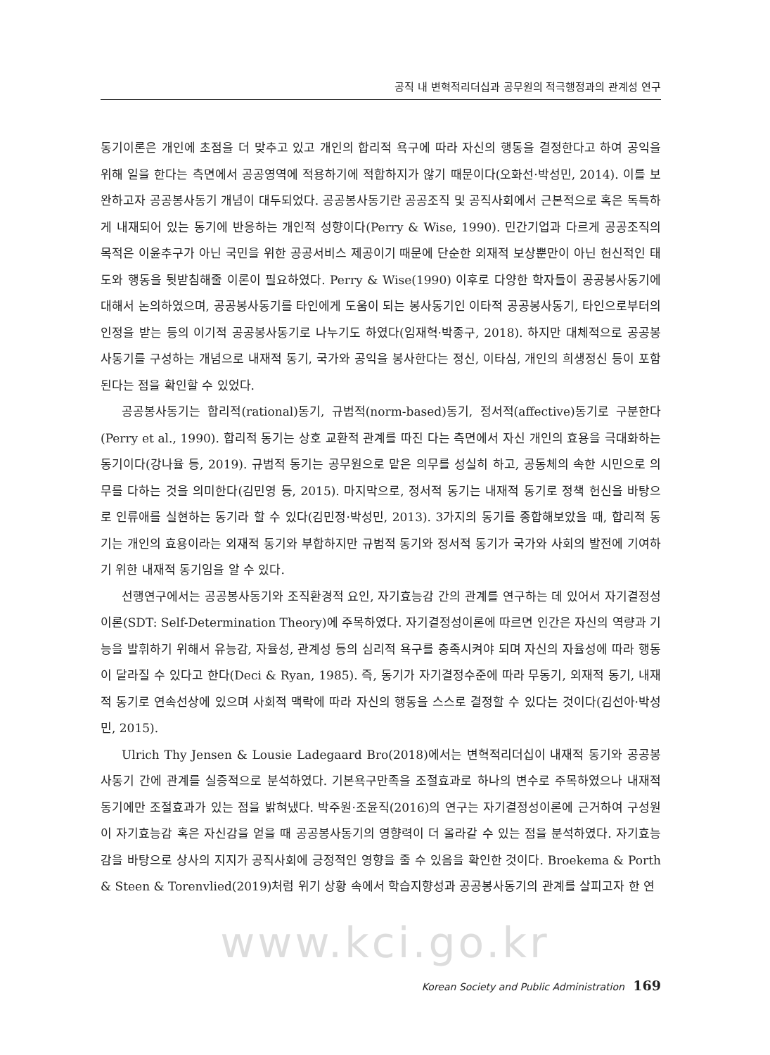공직 내 변혁적리더십과 공무원의 적극행정과의 관계성 연구
동기이론은 개인에 초점을 더 맞추고 있고 개인의 합리적 욕구에 따라 자신의 행동을 결정한다고 하여 공익을 위해 일을 한다는 측면에서 공공영역에 적용하기에 적합하지가 않기 때문이다(오화선·박성민, 2014). 이를 보완하고자 공공봉사동기 개념이 대두되었다. 공공봉사동기란 공공조직 및 공직사회에서 근본적으로 혹은 독특하게 내재되어 있는 동기에 반응하는 개인적 성향이다(Perry & Wise, 1990). 민간기업과 다르게 공공조직의 목적은 이윤추구가 아닌 국민을 위한 공공서비스 제공이기 때문에 단순한 외재적 보상뿐만이 아닌 헌신적인 태도와 행동을 뒷받침해줄 이론이 필요하였다. Perry & Wise(1990) 이후로 다양한 학자들이 공공봉사동기에 대해서 논의하였으며, 공공봉사동기를 타인에게 도움이 되는 봉사동기인 이타적 공공봉사동기, 타인으로부터의 인정을 받는 등의 이기적 공공봉사동기로 나누기도 하였다(임재혁·박종구, 2018). 하지만 대체적으로 공공봉사동기를 구성하는 개념으로 내재적 동기, 국가와 공익을 봉사한다는 정신, 이타심, 개인의 희생정신 등이 포함된다는 점을 확인할 수 있었다.
공공봉사동기는 합리적(rational)동기, 규범적(norm-based)동기, 정서적(affective)동기로 구분한다(Perry et al., 1990). 합리적 동기는 상호 교환적 관계를 따진 다는 측면에서 자신 개인의 효용을 극대화하는 동기이다(강나율 등, 2019). 규범적 동기는 공무원으로 맡은 의무를 성실히 하고, 공동체의 속한 시민으로 의무를 다하는 것을 의미한다(김민영 등, 2015). 마지막으로, 정서적 동기는 내재적 동기로 정책 헌신을 바탕으로 인류애를 실현하는 동기라 할 수 있다(김민정·박성민, 2013). 3가지의 동기를 종합해보았을 때, 합리적 동기는 개인의 효용이라는 외재적 동기와 부합하지만 규범적 동기와 정서적 동기가 국가와 사회의 발전에 기여하기 위한 내재적 동기임을 알 수 있다.
선행연구에서는 공공봉사동기와 조직환경적 요인, 자기효능감 간의 관계를 연구하는 데 있어서 자기결정성이론(SDT: Self-Determination Theory)에 주목하였다. 자기결정성이론에 따르면 인간은 자신의 역량과 기능을 발휘하기 위해서 유능감, 자율성, 관계성 등의 심리적 욕구를 충족시켜야 되며 자신의 자율성에 따라 행동이 달라질 수 있다고 한다(Deci & Ryan, 1985). 즉, 동기가 자기결정수준에 따라 무동기, 외재적 동기, 내재적 동기로 연속선상에 있으며 사회적 맥락에 따라 자신의 행동을 스스로 결정할 수 있다는 것이다(김선아·박성민, 2015).
Ulrich Thy Jensen & Lousie Ladegaard Bro(2018)에서는 변혁적리더십이 내재적 동기와 공공봉사동기 간에 관계를 실증적으로 분석하였다. 기본욕구만족을 조절효과로 하나의 변수로 주목하였으나 내재적 동기에만 조절효과가 있는 점을 밝혀냈다. 박주원·조윤직(2016)의 연구는 자기결정성이론에 근거하여 구성원이 자기효능감 혹은 자신감을 얻을 때 공공봉사동기의 영향력이 더 올라갈 수 있는 점을 분석하였다. 자기효능감을 바탕으로 상사의 지지가 공직사회에 긍정적인 영향을 줄 수 있음을 확인한 것이다. Broekema & Porth & Steen & Torenvlied(2019)처럼 위기 상황 속에서 학습지향성과 공공봉사동기의 관계를 살피고자 한 연
www.kci.go.kr
Korean Society and Public Administration 169